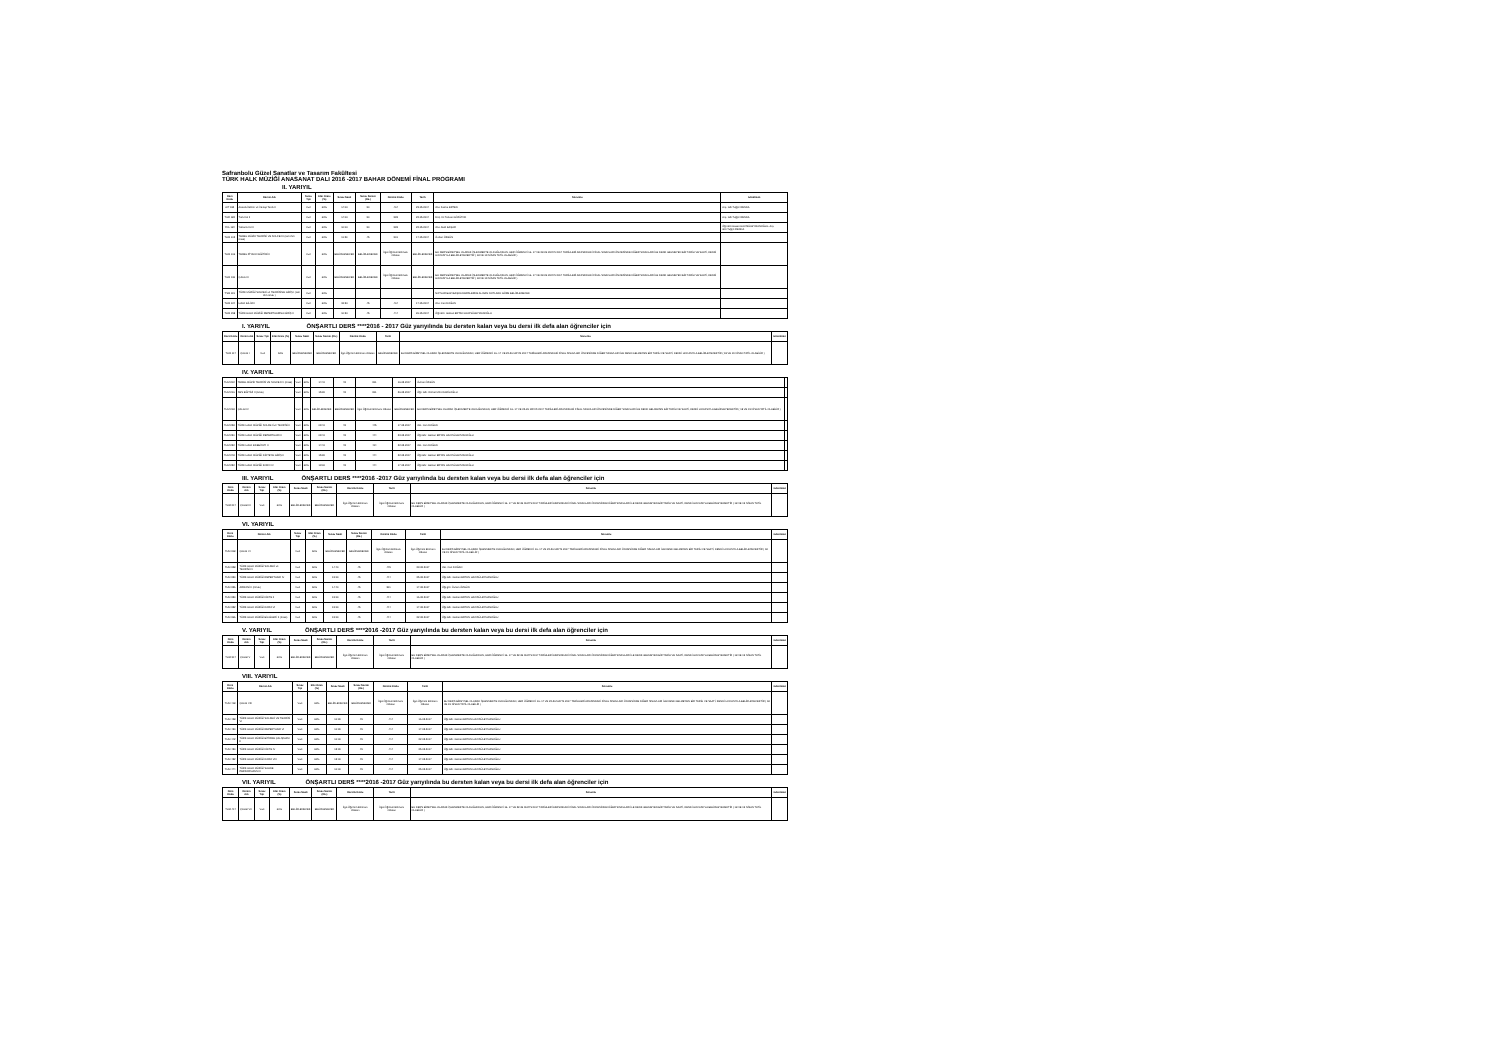Safranbolu Güzel Sanatlar ve Tasarım Fakültesi
TÜRK HALK MÜZİĞİ ANASANAT DALI 2016 -2017 BAHAR DÖNEMİ FİNAL PROGRAMI
II. YARIYIL
| Ders Kodu | Dersin Adı | Sınav Tipi | Etki Oranı (%) | Sınav Saati | Sınav Süresi (Dk.) | Derslik Kodu | Tarih | Sorumlu | Gözetmen |
| --- | --- | --- | --- | --- | --- | --- | --- | --- | --- |
| AIT 182 | Atatürk İlkeleri ve İnkılap Tarihi II | Vize | 60% | 14:00 | 30 | 404 | 23.05.2017 | Okt. Fatma ERTEN | Arş. Gör.Tuğçe RENDA |
| TUR 182 | Türk Dili II | Vize | 60% | 14:00 | 30 | 333 | 22.05.2017 | Doç. Dr.Türkan GÖZÜTOK | Arş. Gör.Tuğçe RENDA |
| YDL 184 | Yabancı Dil II | Vize | 60% | 10:00 | 30 | 333 | 22.05.2017 | Okt. Akile BAŞAR | Öğr.Gör.Hasan HACISÜLEYMANOĞLU- Arş. Gör.Tuğçe RENDA |
| THM 102 | TEMEL MÜZİK TEORİSİ VE SOLFEJ II (tsm thm ortak) | Vize | 60% | 11:20 | 45 | 301 | 17.05.2017 | Özhan ÖZGÜN | |
| THM 106 | TEMEL PİYANO EĞİTİMİ II | Vize | 60% | BELİRLENECEK | BELİRLENECEK | İlgili Öğretim Elemanı Odaları | BELİRLENECEK | BU DERS BİREYSEL OLARAK İŞLENMEKTE OLDUĞUNDAN, HER ÖĞRENCİ 16- 17 VE 22-26 MAYIS 2017 TARİHLERİ ARASINDAKİ FİNAL SINAVLARI ÖNCESİNDE DİĞER SINAVLARI İLE DENK GELMEYEN BİR TARİH VE SAATİ, KENDİ HOCASIYLA BELİRLEYECEKTİR ( 18 VE 19 NİSAN TATİL OLABİLİR ) | |
| THM 118 | ÇALGI II | Vize | 60% | BELİRLENECEK | BELİRLENECEK | İlgili Öğretim Elemanı Odaları | BELİRLENECEK | BU DERS BİREYSEL OLARAK İŞLENMEKTE OLDUĞUNDAN, HER ÖĞRENCİ 16- 17 VE 22-26 MAYIS 2017 TARİHLERİ ARASINDAKİ FİNAL SINAVLARI ÖNCESİNDE DİĞER SINAVLARI İLE DENK GELMEYEN BİR TARİH VE SAATİ, KENDİ HOCASIYLA BELİRLEYECEKTİR ( 18 VE 19 NİSAN TATİL OLABİLİR ) | |
| TSM 119 | TÜRK MÜZİĞİ SOLFEJİ ve TEORİSİNE GİRİŞ I (tsm thm ortak ) | Vize | 60% | | | | | NOTLAR BAZI BAŞKA DERSLERDE ALINAN NOTLARA GÖRE BELİRLENECEK | |
| THM 124 | HALK BİLİM II | Vize | 60% | 15:30 | 45 | 404 | 17.05.2017 | Okt. Can DOĞAN | |
| THM 158 | TÜRK HALK MÜZİĞİ REPERTUARINA GİRİŞ II | Vize | 60% | 10:30 | 45 | 444 | 26.05.2017 | Öğr.Gör. Gülcan ERTAN HACISÜLEYMANOĞLU | |
I. YARIYIL ÖNŞARTLI DERS ****2016 - 2017 Güz yarıyılında bu dersten kalan veya bu dersi ilk defa alan öğrenciler için
| Ders Kodu | Dersin Adı | Sınav Tipi | Etki Oranı (%) | Sınav Saati | Sınav Süresi (Dk.) | Derslik Kodu | Tarih | Sorumlu | Gözetmen |
| --- | --- | --- | --- | --- | --- | --- | --- | --- | --- |
| THM 117 | ÇALGI I | Vize | 60% | BELİRLENECEK | BELİRLENECEK | İlgili Öğretim Elemanı Odaları | BELİRLENECEK | BU DERS BİREYSEL OLARAK İŞLENMEKTE OLDUĞUNDAN, HER ÖĞRENCİ 16- 17 VE 22-26 MAYIS 2017 TARİHLERİ ARASINDAKİ FİNAL SINAVLARI ÖNCESİNDE DİĞER SINAVLARI İLE DENK GELMEYEN BİR TARİH VE SAATİ, KENDİ HOCASIYLA BELİRLEYECEKTİR ( 18 VE 19 NİSAN TATİL OLABİLİR ) | |
IV. YARIYIL
| THM 202 | TEMEL MÜZİK TEORİSİ VE SOLFEJ IV (ortak) | Vize | 60% | 14:40 | 45 | 301 | 16.05.2017 | Özhan ÖZGÜN | |
| THM 216 | SES EĞİTİMİ II (ortak) | Vize | 60% | 15:30 | 45 | 301 | 26.05.2017 | Öğr. Gör. Kemal Mert KAMİLOĞLU | |
| THM 218 | ÇALGI IV | Vize | 60% | BELİRLENECEK | BELİRLENECEK | İlgili Öğretim Elemanı Odaları | BELİRLENECEK | BU DERS BİREYSEL OLARAK İŞLENMEKTE OLDUĞUNDAN, HER ÖĞRENCİ 16- 17 VE 22-26 MAYIS 2017 TARİHLERİ ARASINDAKİ FİNAL SINAVLARI ÖNCESİNDE DİĞER SINAVLARI İLE DENK GELMEYEN BİR TARİH VE SAATİ, KENDİ HOCASIYLA BELİRLEYECEKTİR ( 18 VE 19 NİSAN TATİL OLABİLİR ) | |
| THM 228 | TÜRK HALK MÜZİĞİ SOLFEJİ ve TEORİSİ II | Vize | 60% | 09:40 | 45 | 445 | 17.05.2017 | Okt. Can DOĞAN | |
| THM 230 | TÜRK HALK MÜZİĞİ REPERTUARI II | Vize | 60% | 09:40 | 45 | 444 | 23.05.2017 | Öğr.Gör. Gülcan ERTAN HACISÜLEYMANOĞLU | |
| THM 232 | TÜRK HALK EDEBİYATI II | Vize | 60% | 14:40 | 45 | 404 | 22.05.2017 | Okt. Can DOĞAN | |
| THM 248 | TÜRK HALK MÜZİĞİ DİKTEYE GİRİŞ II | Vize | 60% | 15:30 | 45 | 444 | 22.05.2017 | Öğr.Gör. Gülcan ERTAN HACISÜLEYMANOĞLU | |
| THM 252 | TÜRK HALK MÜZİĞİ KORO IV | Vize | 60% | 13:00 | 45 | 444 | 17.05.2017 | Öğr.Gör. Gülcan ERTAN HACISÜLEYMANOĞLU | |
III. YARIYIL ÖNŞARTLI DERS ****2016 -2017 Güz yarıyılında bu dersten kalan veya bu dersi ilk defa alan öğrenciler için
| Ders Kodu | Dersin Adı | Sınav Tipi | Etki Oranı (%) | Sınav Saati | Sınav Süresi (Dk.) | Derslik Kodu | Tarih | Sorumlu | Gözetmen |
| --- | --- | --- | --- | --- | --- | --- | --- | --- | --- |
| THM 217 | ÇALGI III | Vize | 60% | BELİRLENECEK | BELİRLENECEK | İlgili Öğretim Elemanı Odaları | İlgili Öğretim Elemanı Odaları | BU DERS BİREYSEL OLARAK İŞLENMEKTE OLDUĞUNDAN, HER ÖĞRENCİ 16- 17 VE 22-26 MAYIS 2017 TARİHLERİ ARASINDAKİ FİNAL SINAVLARI ÖNCESİNDE DİĞER SINAVLARI İLE DENK GELMEYEN BİR TARİH VE SAATİ, KENDİ HOCASIYLA BELİRLEYECEKTİR ( 18 VE 19 NİSAN TATİL OLABİLİR ) | |
VI. YARIYIL
| Ders Kodu | Dersin Adı | Sınav Tipi | Etki Oranı (%) | Sınav Saati | Sınav Süresi (Dk.) | Derslik Kodu | Tarih | Sorumlu | Gözetmen |
| --- | --- | --- | --- | --- | --- | --- | --- | --- | --- |
| THM 318 | ÇALGI VI | Vize | 60% | BELİRLENECEK | BELİRLENECEK | İlgili Öğretim Elemanı Odaları | İlgili Öğretim Elemanı Odaları | BU DERS BİREYSEL OLARAK İŞLENMEKTE OLDUĞUNDAN, HER ÖĞRENCİ 16- 17 VE 22-26 MAYIS 2017 TARİHLERİ ARASINDAKİ FİNAL SINAVLARI ÖNCESİNDE DİĞER SINAVLARI İLE DENK GELMEYEN BİR TARİH VE SAATİ, KENDİ HOCASIYLA BELİRLEYECEKTİR ( 18 VE 19 NİSAN TATİL OLABİLİR ) | |
| THM 328 | TÜRK HALK MÜZİĞİ SOLFEJİ ve TEORİSİ IV | Vize | 60% | 14:40 | 45 | 445 | 23.05.2017 | Okt. Can DOĞAN | |
| THM 330 | TÜRK HALK MÜZİĞİ REPERTUARI IV | Vize | 60% | 13:00 | 45 | 444 | 25.05.2017 | Öğr.Gör. Gülcan ERTAN HACISÜLEYMANOĞLU | |
| THM 336 | ARMONİ II (Ortak) | Vize | 60% | 14:40 | 45 | 301 | 17.05.2017 | Öğr.gör. Özhan ÖZGÜN | |
| THM 350 | TÜRK HALK MÜZİĞİ DİKTE II | Vize | 60% | 13:00 | 45 | 444 | 16.05.2017 | Öğr.Gör. Gülcan ERTAN HACISÜLEYMANOĞLU | |
| THM 352 | TÜRK HALK MÜZİĞİ KORO VI | Vize | 60% | 13:00 | 45 | 444 | 17.05.2017 | Öğr.Gör. Gülcan ERTAN HACISÜLEYMANOĞLU | |
| THM 366 | TÜRK HALK MÜZİĞİ BİLGİLERİ II (ortak) | Vize | 60% | 13:00 | 45 | 444 | 22.05.2017 | Öğr.Gör. Gülcan ERTAN HACISÜLEYMANOĞLU | |
V. YARIYIL ÖNŞARTLI DERS ****2016 -2017 Güz yarıyılında bu dersten kalan veya bu dersi ilk defa alan öğrenciler için
| Ders Kodu | Dersin Adı | Sınav Tipi | Etki Oranı (%) | Sınav Saati | Sınav Süresi (Dk.) | Derslik Kodu | Tarih | Sorumlu | Gözetmen |
| --- | --- | --- | --- | --- | --- | --- | --- | --- | --- |
| THM 317 | ÇALGI V | Vize | 60% | BELİRLENECEK | BELİRLENECEK | İlgili Öğretim Elemanı Odaları | İlgili Öğretim Elemanı Odaları | BU DERS BİREYSEL OLARAK İŞLENMEKTE OLDUĞUNDAN, HER ÖĞRENCİ 16- 17 VE 22-26 MAYIS 2017 TARİHLERİ ARASINDAKİ FİNAL SINAVLARI ÖNCESİNDE DİĞER SINAVLARI İLE DENK GELMEYEN BİR TARİH VE SAATİ, KENDİ HOCASIYLA BELİRLEYECEKTİR ( 18 VE 19 NİSAN TATİL OLABİLİR ) | |
VIII. YARIYIL
| Ders Kodu | Dersin Adı | Sınav Tipi | Etki Oranı (%) | Sınav Saati | Sınav Süresi (Dk.) | Derslik Kodu | Tarih | Sorumlu | Gözetmen |
| --- | --- | --- | --- | --- | --- | --- | --- | --- | --- |
| THM 418 | ÇALGI VIII | Vize | 60% | BELİRLENECEK | BELİRLENECEK | İlgili Öğretim Elemanı Odaları | İlgili Öğretim Elemanı Odaları | BU DERS BİREYSEL OLARAK İŞLENMEKTE OLDUĞUNDAN, HER ÖĞRENCİ 16- 17 VE 22-26 MAYIS 2017 TARİHLERİ ARASINDAKİ FİNAL SINAVLARI ÖNCESİNDE DİĞER SINAVLARI İLE DENK GELMEYEN BİR TARİH VE SAATİ, KENDİ HOCASIYLA BELİRLEYECEKTİR ( 18 VE 19 NİSAN TATİL OLABİLİR ) | |
| THM 428 | TÜRK HALK MÜZİĞİ SOLFEJİ VE TEORİSİ VI | Vize | 60% | 10:30 | 45 | 444 | 16.05.2017 | Öğr.Gör. Gülcan ERTAN HACISÜLEYMANOĞLU | |
| THM 430 | TÜRK HALK MÜZİĞİ REPERTUARI VI | Vize | 60% | 10:30 | 45 | 444 | 17.05.2017 | Öğr.Gör. Gülcan ERTAN HACISÜLEYMANOĞLU | |
| THM 442 | TÜRK HALK MÜZİĞİ BİTİRME ÇALIŞMASI II | Vize | 60% | 10:00 | 45 | 444 | 22.05.2017 | Öğr.Gör. Gülcan ERTAN HACISÜLEYMANOĞLU | |
| THM 450 | TÜRK HALK MÜZİĞİ DİKTE IV | Vize | 60% | 15:30 | 45 | 444 | 25.05.2017 | Öğr.Gör. Gülcan ERTAN HACISÜLEYMANOĞLU | |
| THM 452 | TÜRK HALK MÜZİĞİ KORO VIII | Vize | 60% | 13:00 | 45 | 444 | 17.05.2017 | Öğr.Gör. Gülcan ERTAN HACISÜLEYMANOĞLU | |
| THM 474 | TÜRK HALK MÜZİĞİ SAHNE PERFORMANSI II | Vize | 60% | 10:00 | 45 | 444 | 25.05.2017 | Öğr.Gör. Gülcan ERTAN HACISÜLEYMANOĞLU | |
VII. YARIYIL ÖNŞARTLI DERS ****2016 -2017 Güz yarıyılında bu dersten kalan veya bu dersi ilk defa alan öğrenciler için
| Ders Kodu | Dersin Adı | Sınav Tipi | Etki Oranı (%) | Sınav Saati | Sınav Süresi (Dk.) | Derslik Kodu | Tarih | Sorumlu | Gözetmen |
| --- | --- | --- | --- | --- | --- | --- | --- | --- | --- |
| THM 417 | ÇALGI VII | Vize | 60% | BELİRLENECEK | BELİRLENECEK | İlgili Öğretim Elemanı Odaları | İlgili Öğretim Elemanı Odaları | BU DERS BİREYSEL OLARAK İŞLENMEKTE OLDUĞUNDAN, HER ÖĞRENCİ 16- 17 VE 22-26 MAYIS 2017 TARİHLERİ ARASINDAKİ FİNAL SINAVLARI ÖNCESİNDE DİĞER SINAVLARI İLE DENK GELMEYEN BİR TARİH VE SAATİ, KENDİ HOCASIYLA BELİRLEYECEKTİR ( 18 VE 19 NİSAN TATİL OLABİLİR ) | |